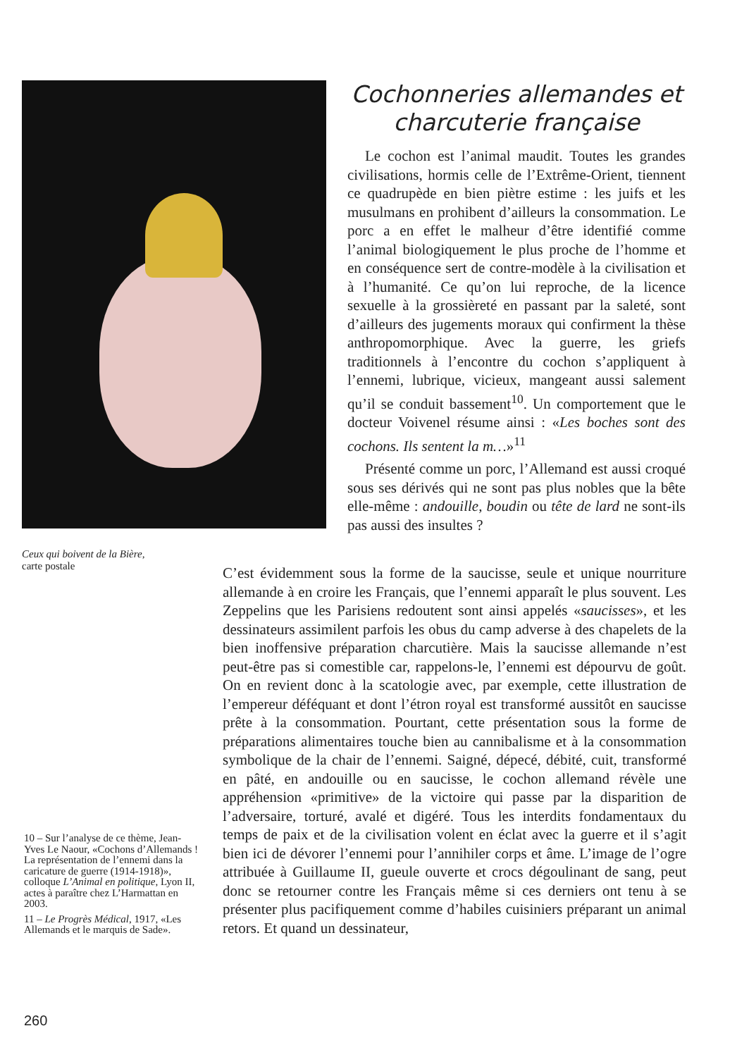Ceux qui boivent de la Bière,
carte postale
Cochonneries allemandes et charcuterie française
Le cochon est l’animal maudit. Toutes les grandes civilisations, hormis celle de l’Extrême-Orient, tiennent ce quadrupède en bien piètre estime : les juifs et les musulmans en prohibent d’ailleurs la consommation. Le porc a en effet le malheur d’être identifié comme l’animal biologiquement le plus proche de l’homme et en conséquence sert de contre-modèle à la civilisation et à l’humanité. Ce qu’on lui reproche, de la licence sexuelle à la grossièreté en passant par la saleté, sont d’ailleurs des jugements moraux qui confirment la thèse anthropomorphique. Avec la guerre, les griefs traditionnels à l’encontre du cochon s’appliquent à l’ennemi, lubrique, vicieux, mangeant aussi salement qu’il se conduit bassement<sup>10</sup>. Un comportement que le docteur Voivenel résume ainsi : «Les boches sont des cochons. Ils sentent la m…»<sup>11</sup>
Présenté comme un porc, l’Allemand est aussi croqué sous ses dérivés qui ne sont pas plus nobles que la bête elle-même : andouille, boudin ou tête de lard ne sont-ils pas aussi des insultes ?
C’est évidemment sous la forme de la saucisse, seule et unique nourriture allemande à en croire les Français, que l’ennemi apparaît le plus souvent. Les Zeppelins que les Parisiens redoutent sont ainsi appelés «saucisses», et les dessinateurs assimilent parfois les obus du camp adverse à des chapelets de la bien inoffensive préparation charcutière. Mais la saucisse allemande n’est peut-être pas si comestible car, rappelons-le, l’ennemi est dépourvu de goût. On en revient donc à la scatologie avec, par exemple, cette illustration de l’empereur déféquant et dont l’étron royal est transformé aussitôt en saucisse prête à la consommation. Pourtant, cette présentation sous la forme de préparations alimentaires touche bien au cannibalisme et à la consommation symbolique de la chair de l’ennemi. Saigné, dépecé, débité, cuit, transformé en pâté, en andouille ou en saucisse, le cochon allemand révèle une appréhension «primitive» de la victoire qui passe par la disparition de l’adversaire, torturé, avalé et digéré. Tous les interdits fondamentaux du temps de paix et de la civilisation volent en éclat avec la guerre et il s’agit bien ici de dévorer l’ennemi pour l’annihiler corps et âme. L’image de l’ogre attribuée à Guillaume II, gueule ouverte et crocs dégoulinant de sang, peut donc se retourner contre les Français même si ces derniers ont tenu à se présenter plus pacifiquement comme d’habiles cuisiniers préparant un animal retors. Et quand un dessinateur,
10 – Sur l’analyse de ce thème, Jean-Yves Le Naour, «Cochons d’Allemands ! La représentation de l’ennemi dans la caricature de guerre (1914-1918)», colloque L’Animal en politique, Lyon II, actes à paraître chez L’Harmattan en 2003.
11 – Le Progrès Médical, 1917, «Les Allemands et le marquis de Sade».
260